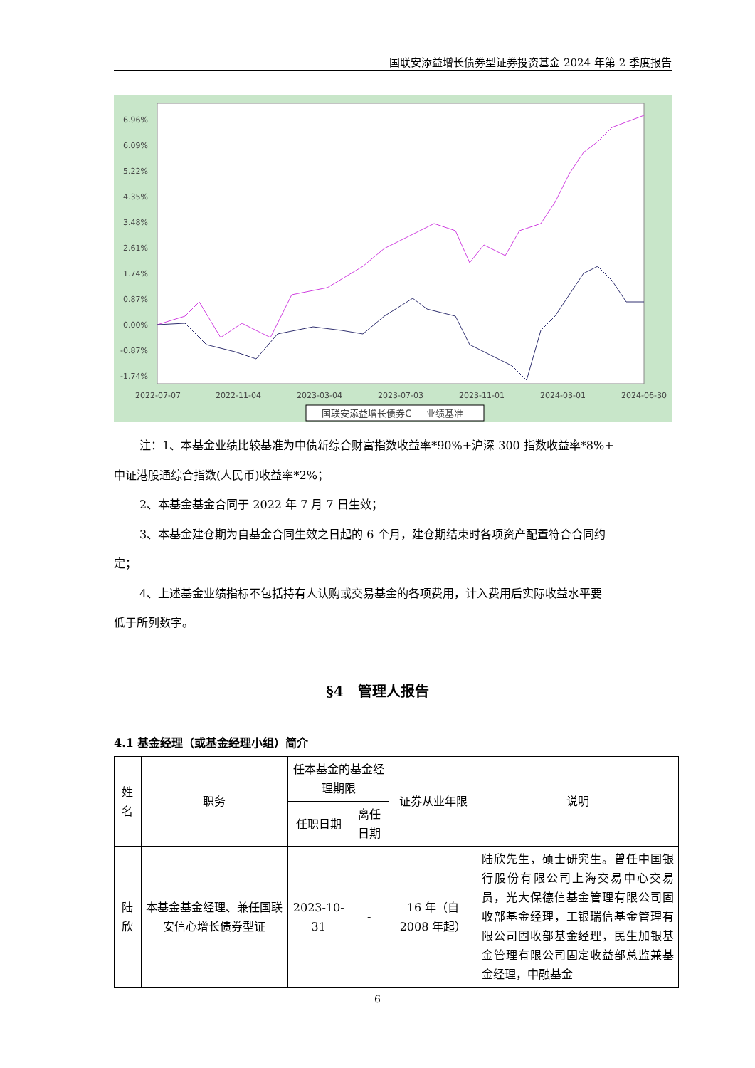国联安添益增长债券型证券投资基金 2024 年第 2 季度报告
6.96%
6.09%
5.22%
4.35%
3.48%
2.61%
1.74%
0.87%
0.00%
-0.87%
-1.74%
2022-07-07
2022-11-04
2023-03-04
2023-07-03
2023-11-01
2024-03-01
2024-06-30
— 国联安添益增长债券C — 业绩基准
注：1、本基金业绩比较基准为中债新综合财富指数收益率*90%+沪深 300 指数收益率*8%+
中证港股通综合指数(人民币)收益率*2%；
2、本基金基金合同于 2022 年 7 月 7 日生效；
3、本基金建仓期为自基金合同生效之日起的 6 个月，建仓期结束时各项资产配置符合合同约
定；
4、上述基金业绩指标不包括持有人认购或交易基金的各项费用，计入费用后实际收益水平要
低于所列数字。
§4　管理人报告
4.1 基金经理（或基金经理小组）简介
| 姓名 | 职务 | 任本基金的基金经理期限 | | 证券从业年限 | 说明 |
| --- | --- | --- | --- | --- | --- |
| | | 任职日期 | 离任日期 | | |
| 陆欣 | 本基金基金经理、兼任国联安信心增长债券型证 | 2023-10-31 | - | 16 年（自 2008 年起） | 陆欣先生，硕士研究生。曾任中国银行股份有限公司上海交易中心交易员，光大保德信基金管理有限公司固收部基金经理，工银瑞信基金管理有限公司固收部基金经理，民生加银基金管理有限公司固定收益部总监兼基金经理，中融基金 |
6